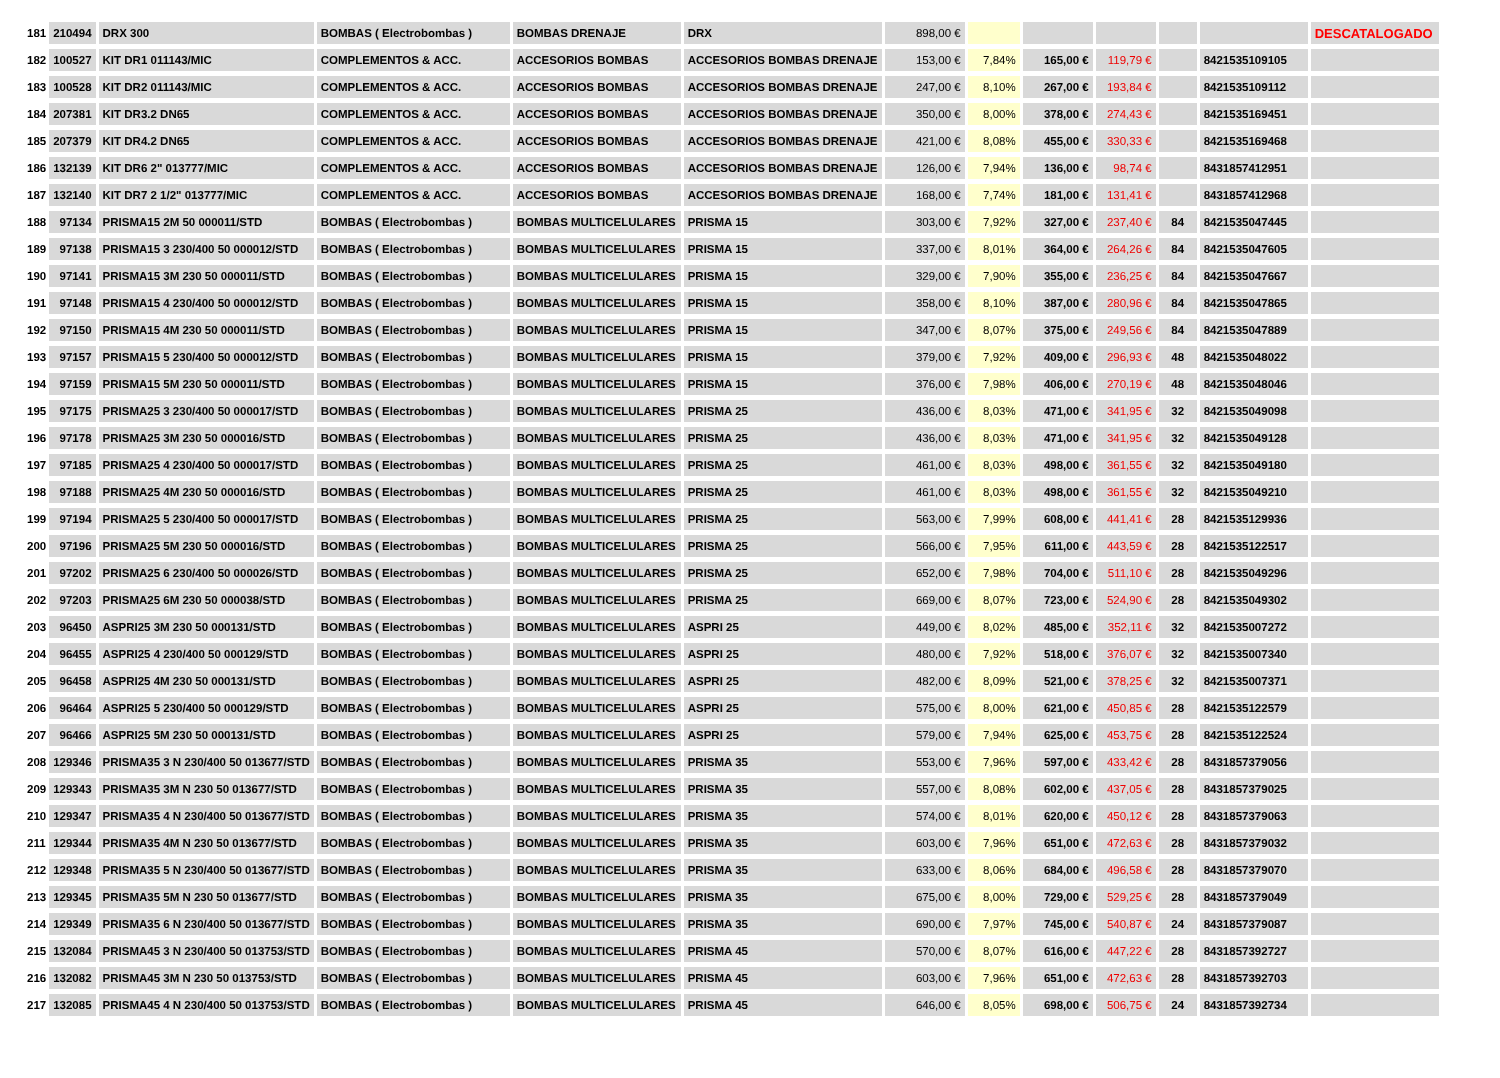| 181 | 210494 | DRX 300 | BOMBAS ( Electrobombas ) | BOMBAS DRENAJE | DRX | 898,00 € | | | | | | DESCATALOGADO |
| 182 | 100527 | KIT DR1 011143/MIC | COMPLEMENTOS & ACC. | ACCESORIOS BOMBAS | ACCESORIOS BOMBAS DRENAJE | 153,00 € | 7,84% | 165,00 € | 119,79 € | | 8421535109105 | |
| 183 | 100528 | KIT DR2 011143/MIC | COMPLEMENTOS & ACC. | ACCESORIOS BOMBAS | ACCESORIOS BOMBAS DRENAJE | 247,00 € | 8,10% | 267,00 € | 193,84 € | | 8421535109112 | |
| 184 | 207381 | KIT DR3.2 DN65 | COMPLEMENTOS & ACC. | ACCESORIOS BOMBAS | ACCESORIOS BOMBAS DRENAJE | 350,00 € | 8,00% | 378,00 € | 274,43 € | | 8421535169451 | |
| 185 | 207379 | KIT DR4.2 DN65 | COMPLEMENTOS & ACC. | ACCESORIOS BOMBAS | ACCESORIOS BOMBAS DRENAJE | 421,00 € | 8,08% | 455,00 € | 330,33 € | | 8421535169468 | |
| 186 | 132139 | KIT DR6 2" 013777/MIC | COMPLEMENTOS & ACC. | ACCESORIOS BOMBAS | ACCESORIOS BOMBAS DRENAJE | 126,00 € | 7,94% | 136,00 € | 98,74 € | | 8431857412951 | |
| 187 | 132140 | KIT DR7 2 1/2" 013777/MIC | COMPLEMENTOS & ACC. | ACCESORIOS BOMBAS | ACCESORIOS BOMBAS DRENAJE | 168,00 € | 7,74% | 181,00 € | 131,41 € | | 8431857412968 | |
| 188 | 97134 | PRISMA15 2M 50 000011/STD | BOMBAS ( Electrobombas ) | BOMBAS MULTICELULARES | PRISMA 15 | 303,00 € | 7,92% | 327,00 € | 237,40 € | 84 | 8421535047445 | |
| 189 | 97138 | PRISMA15 3 230/400 50 000012/STD | BOMBAS ( Electrobombas ) | BOMBAS MULTICELULARES | PRISMA 15 | 337,00 € | 8,01% | 364,00 € | 264,26 € | 84 | 8421535047605 | |
| 190 | 97141 | PRISMA15 3M 230 50 000011/STD | BOMBAS ( Electrobombas ) | BOMBAS MULTICELULARES | PRISMA 15 | 329,00 € | 7,90% | 355,00 € | 236,25 € | 84 | 8421535047667 | |
| 191 | 97148 | PRISMA15 4 230/400 50 000012/STD | BOMBAS ( Electrobombas ) | BOMBAS MULTICELULARES | PRISMA 15 | 358,00 € | 8,10% | 387,00 € | 280,96 € | 84 | 8421535047865 | |
| 192 | 97150 | PRISMA15 4M 230 50 000011/STD | BOMBAS ( Electrobombas ) | BOMBAS MULTICELULARES | PRISMA 15 | 347,00 € | 8,07% | 375,00 € | 249,56 € | 84 | 8421535047889 | |
| 193 | 97157 | PRISMA15 5 230/400 50 000012/STD | BOMBAS ( Electrobombas ) | BOMBAS MULTICELULARES | PRISMA 15 | 379,00 € | 7,92% | 409,00 € | 296,93 € | 48 | 8421535048022 | |
| 194 | 97159 | PRISMA15 5M 230 50 000011/STD | BOMBAS ( Electrobombas ) | BOMBAS MULTICELULARES | PRISMA 15 | 376,00 € | 7,98% | 406,00 € | 270,19 € | 48 | 8421535048046 | |
| 195 | 97175 | PRISMA25 3 230/400 50 000017/STD | BOMBAS ( Electrobombas ) | BOMBAS MULTICELULARES | PRISMA 25 | 436,00 € | 8,03% | 471,00 € | 341,95 € | 32 | 8421535049098 | |
| 196 | 97178 | PRISMA25 3M 230 50 000016/STD | BOMBAS ( Electrobombas ) | BOMBAS MULTICELULARES | PRISMA 25 | 436,00 € | 8,03% | 471,00 € | 341,95 € | 32 | 8421535049128 | |
| 197 | 97185 | PRISMA25 4 230/400 50 000017/STD | BOMBAS ( Electrobombas ) | BOMBAS MULTICELULARES | PRISMA 25 | 461,00 € | 8,03% | 498,00 € | 361,55 € | 32 | 8421535049180 | |
| 198 | 97188 | PRISMA25 4M 230 50 000016/STD | BOMBAS ( Electrobombas ) | BOMBAS MULTICELULARES | PRISMA 25 | 461,00 € | 8,03% | 498,00 € | 361,55 € | 32 | 8421535049210 | |
| 199 | 97194 | PRISMA25 5 230/400 50 000017/STD | BOMBAS ( Electrobombas ) | BOMBAS MULTICELULARES | PRISMA 25 | 563,00 € | 7,99% | 608,00 € | 441,41 € | 28 | 8421535129936 | |
| 200 | 97196 | PRISMA25 5M 230 50 000016/STD | BOMBAS ( Electrobombas ) | BOMBAS MULTICELULARES | PRISMA 25 | 566,00 € | 7,95% | 611,00 € | 443,59 € | 28 | 8421535122517 | |
| 201 | 97202 | PRISMA25 6 230/400 50 000026/STD | BOMBAS ( Electrobombas ) | BOMBAS MULTICELULARES | PRISMA 25 | 652,00 € | 7,98% | 704,00 € | 511,10 € | 28 | 8421535049296 | |
| 202 | 97203 | PRISMA25 6M 230 50 000038/STD | BOMBAS ( Electrobombas ) | BOMBAS MULTICELULARES | PRISMA 25 | 669,00 € | 8,07% | 723,00 € | 524,90 € | 28 | 8421535049302 | |
| 203 | 96450 | ASPRI25 3M 230 50 000131/STD | BOMBAS ( Electrobombas ) | BOMBAS MULTICELULARES | ASPRI 25 | 449,00 € | 8,02% | 485,00 € | 352,11 € | 32 | 8421535007272 | |
| 204 | 96455 | ASPRI25 4 230/400 50 000129/STD | BOMBAS ( Electrobombas ) | BOMBAS MULTICELULARES | ASPRI 25 | 480,00 € | 7,92% | 518,00 € | 376,07 € | 32 | 8421535007340 | |
| 205 | 96458 | ASPRI25 4M 230 50 000131/STD | BOMBAS ( Electrobombas ) | BOMBAS MULTICELULARES | ASPRI 25 | 482,00 € | 8,09% | 521,00 € | 378,25 € | 32 | 8421535007371 | |
| 206 | 96464 | ASPRI25 5 230/400 50 000129/STD | BOMBAS ( Electrobombas ) | BOMBAS MULTICELULARES | ASPRI 25 | 575,00 € | 8,00% | 621,00 € | 450,85 € | 28 | 8421535122579 | |
| 207 | 96466 | ASPRI25 5M 230 50 000131/STD | BOMBAS ( Electrobombas ) | BOMBAS MULTICELULARES | ASPRI 25 | 579,00 € | 7,94% | 625,00 € | 453,75 € | 28 | 8421535122524 | |
| 208 | 129346 | PRISMA35 3 N 230/400 50 013677/STD | BOMBAS ( Electrobombas ) | BOMBAS MULTICELULARES | PRISMA 35 | 553,00 € | 7,96% | 597,00 € | 433,42 € | 28 | 8431857379056 | |
| 209 | 129343 | PRISMA35 3M N 230 50 013677/STD | BOMBAS ( Electrobombas ) | BOMBAS MULTICELULARES | PRISMA 35 | 557,00 € | 8,08% | 602,00 € | 437,05 € | 28 | 8431857379025 | |
| 210 | 129347 | PRISMA35 4 N 230/400 50 013677/STD | BOMBAS ( Electrobombas ) | BOMBAS MULTICELULARES | PRISMA 35 | 574,00 € | 8,01% | 620,00 € | 450,12 € | 28 | 8431857379063 | |
| 211 | 129344 | PRISMA35 4M N 230 50 013677/STD | BOMBAS ( Electrobombas ) | BOMBAS MULTICELULARES | PRISMA 35 | 603,00 € | 7,96% | 651,00 € | 472,63 € | 28 | 8431857379032 | |
| 212 | 129348 | PRISMA35 5 N 230/400 50 013677/STD | BOMBAS ( Electrobombas ) | BOMBAS MULTICELULARES | PRISMA 35 | 633,00 € | 8,06% | 684,00 € | 496,58 € | 28 | 8431857379070 | |
| 213 | 129345 | PRISMA35 5M N 230 50 013677/STD | BOMBAS ( Electrobombas ) | BOMBAS MULTICELULARES | PRISMA 35 | 675,00 € | 8,00% | 729,00 € | 529,25 € | 28 | 8431857379049 | |
| 214 | 129349 | PRISMA35 6 N 230/400 50 013677/STD | BOMBAS ( Electrobombas ) | BOMBAS MULTICELULARES | PRISMA 35 | 690,00 € | 7,97% | 745,00 € | 540,87 € | 24 | 8431857379087 | |
| 215 | 132084 | PRISMA45 3 N 230/400 50 013753/STD | BOMBAS ( Electrobombas ) | BOMBAS MULTICELULARES | PRISMA 45 | 570,00 € | 8,07% | 616,00 € | 447,22 € | 28 | 8431857392727 | |
| 216 | 132082 | PRISMA45 3M N 230 50 013753/STD | BOMBAS ( Electrobombas ) | BOMBAS MULTICELULARES | PRISMA 45 | 603,00 € | 7,96% | 651,00 € | 472,63 € | 28 | 8431857392703 | |
| 217 | 132085 | PRISMA45 4 N 230/400 50 013753/STD | BOMBAS ( Electrobombas ) | BOMBAS MULTICELULARES | PRISMA 45 | 646,00 € | 8,05% | 698,00 € | 506,75 € | 24 | 8431857392734 | |